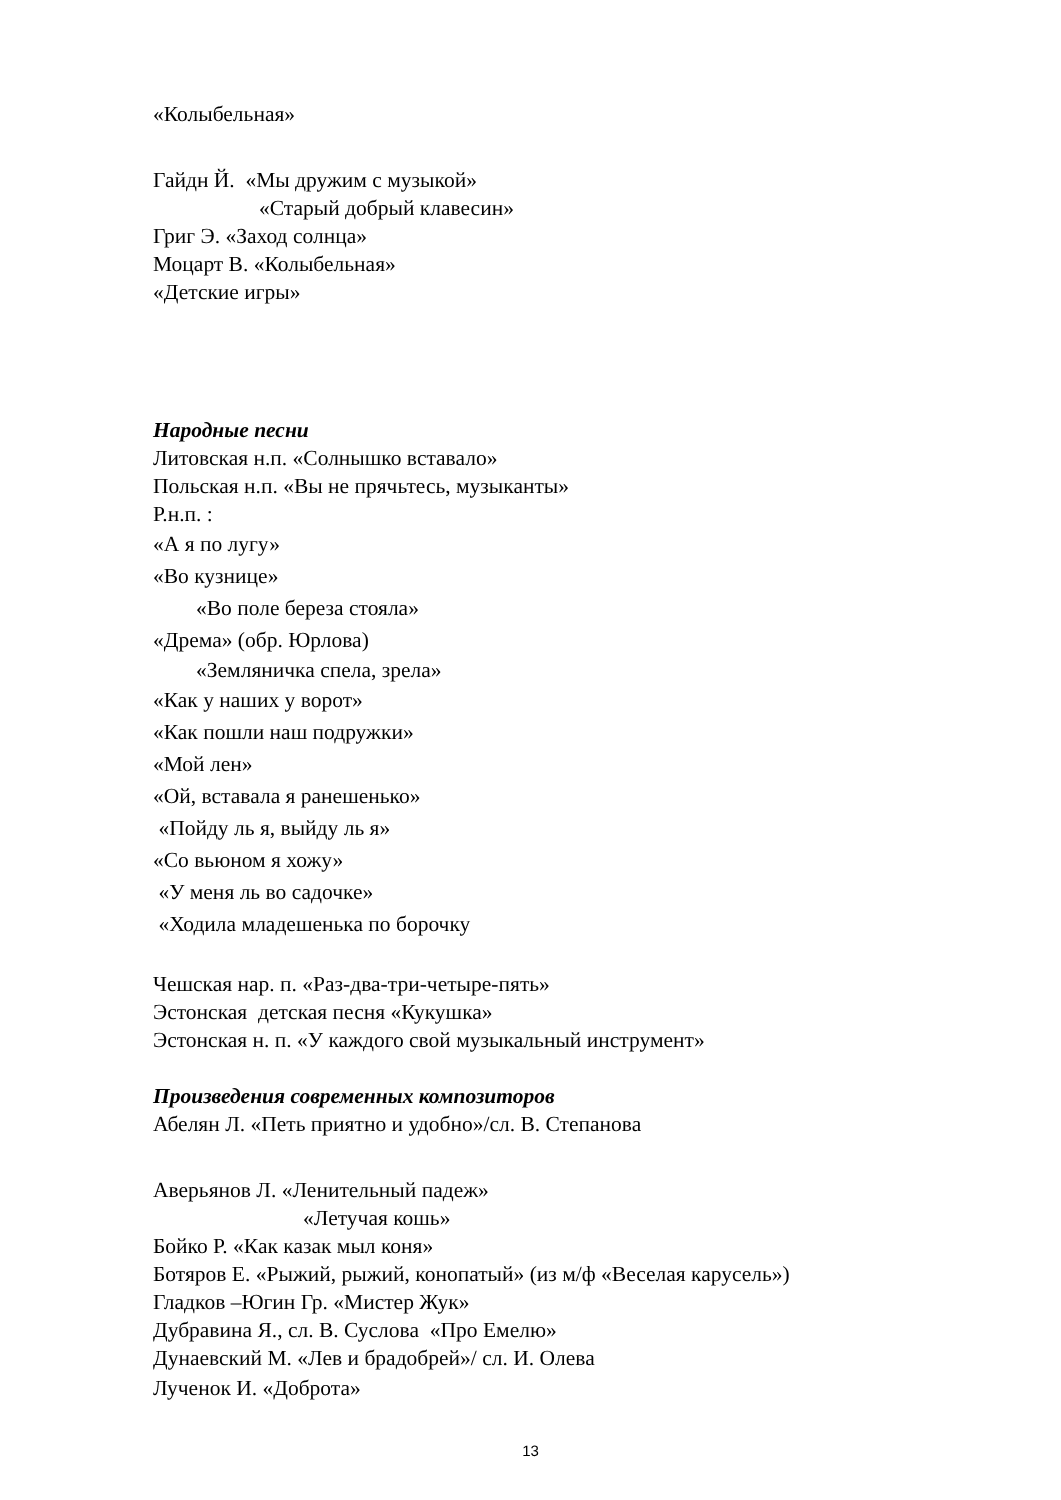«Колыбельная»
Гайдн Й. «Мы дружим с музыкой»
«Старый добрый клавесин»
Григ Э. «Заход солнца»
Моцарт В. «Колыбельная»
«Детские игры»
Народные песни
Литовская н.п. «Солнышко вставало»
Польская н.п. «Вы не прячьтесь, музыканты»
Р.н.п. :
«А я по лугу»
«Во кузнице»
«Во поле береза стояла»
«Дрема» (обр. Юрлова)
«Земляничка спела, зрела»
«Как у наших у ворот»
«Как пошли наш подружки»
«Мой лен»
«Ой, вставала я ранешенько»
«Пойду ль я, выйду ль я»
«Со вьюном я хожу»
«У меня ль во садочке»
«Ходила младешенька по борочку
Чешская нар. п. «Раз-два-три-четыре-пять»
Эстонская детская песня «Кукушка»
Эстонская н. п. «У каждого свой музыкальный инструмент»
Произведения современных композиторов
Абелян Л. «Петь приятно и удобно»/сл. В. Степанова
Аверьянов Л. «Ленительный падеж»
«Летучая кошь»
Бойко Р. «Как казак мыл коня»
Ботяров Е. «Рыжий, рыжий, конопатый» (из м/ф «Веселая карусель»)
Гладков –Югин Гр. «Мистер Жук»
Дубравина Я., сл. В. Суслова «Про Емелю»
Дунаевский М. «Лев и брадобрей»/ сл. И. Олева
Лученок И. «Доброта»
13